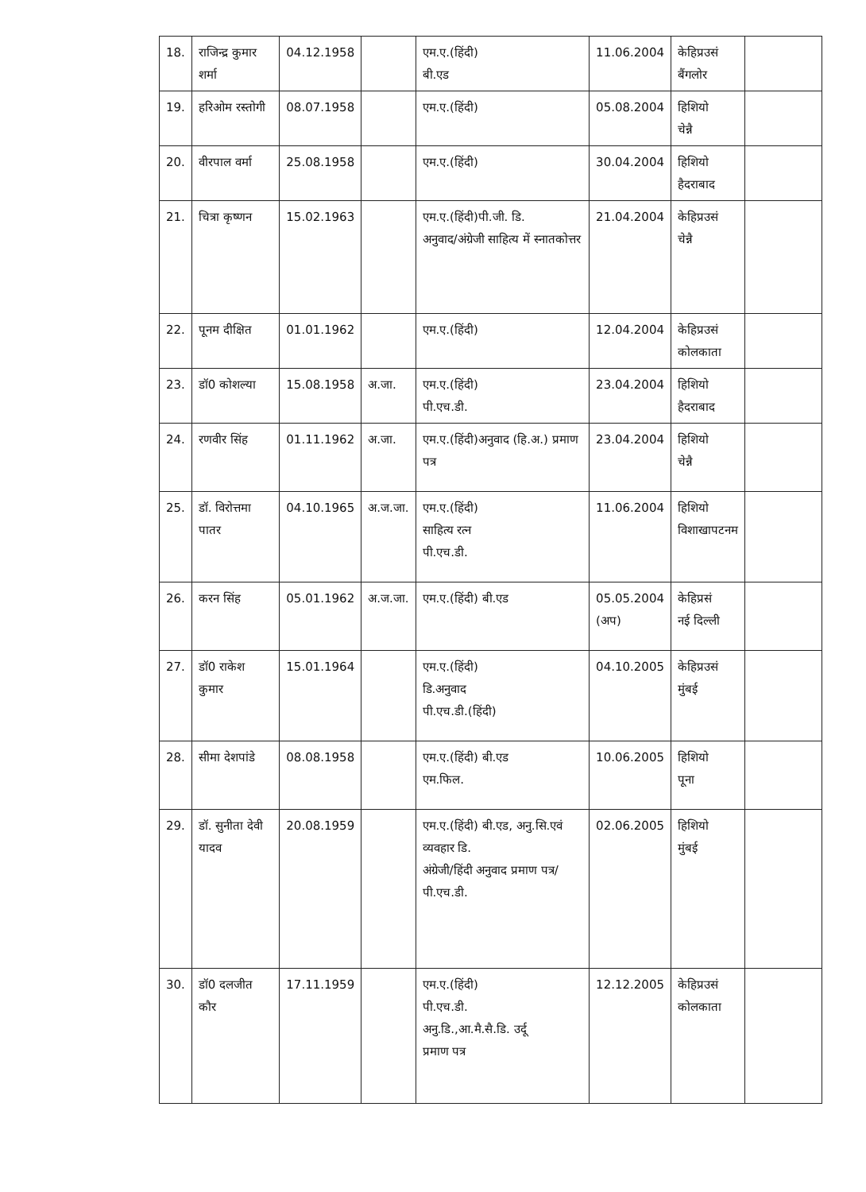| 18. | राजिन्द्र कुमार शर्मा | 04.12.1958 | | एम.ए.(हिंदी) बी.एड | 11.06.2004 | केहिप्रउसं बैंगलोर | |
| 19. | हरिओम रस्तोगी | 08.07.1958 | | एम.ए.(हिंदी) | 05.08.2004 | हिशियो चेन्नै | |
| 20. | वीरपाल वर्मा | 25.08.1958 | | एम.ए.(हिंदी) | 30.04.2004 | हिशियो हैदराबाद | |
| 21. | चित्रा कृष्णन | 15.02.1963 | | एम.ए.(हिंदी)पी.जी. डि. अनुवाद/अंग्रेजी साहित्य में स्नातकोत्तर | 21.04.2004 | केहिप्रउसं चेन्नै | |
| 22. | पूनम दीक्षित | 01.01.1962 | | एम.ए.(हिंदी) | 12.04.2004 | केहिप्रउसं कोलकाता | |
| 23. | डॉ0 कोशल्या | 15.08.1958 | अ.जा. | एम.ए.(हिंदी) पी.एच.डी. | 23.04.2004 | हिशियो हैदराबाद | |
| 24. | रणवीर सिंह | 01.11.1962 | अ.जा. | एम.ए.(हिंदी)अनुवाद (हि.अ.) प्रमाण पत्र | 23.04.2004 | हिशियो चेन्नै | |
| 25. | डॉ. विरोत्तमा पातर | 04.10.1965 | अ.ज.जा. | एम.ए.(हिंदी) साहित्य रत्न पी.एच.डी. | 11.06.2004 | हिशियो विशाखापटनम | |
| 26. | करन सिंह | 05.01.1962 | अ.ज.जा. | एम.ए.(हिंदी) बी.एड | 05.05.2004 (अप) | केहिप्रसं नई दिल्ली | |
| 27. | डॉ0 राकेश कुमार | 15.01.1964 | | एम.ए.(हिंदी) डि.अनुवाद पी.एच.डी.(हिंदी) | 04.10.2005 | केहिप्रउसं मुंबई | |
| 28. | सीमा देशपांडे | 08.08.1958 | | एम.ए.(हिंदी) बी.एड एम.फिल. | 10.06.2005 | हिशियो पूना | |
| 29. | डॉ. सुनीता देवी यादव | 20.08.1959 | | एम.ए.(हिंदी) बी.एड, अनु.सि.एवं व्यवहार डि. अंग्रेजी/हिंदी अनुवाद प्रमाण पत्र/पी.एच.डी. | 02.06.2005 | हिशियो मुंबई | |
| 30. | डॉ0 दलजीत कौर | 17.11.1959 | | एम.ए.(हिंदी) पी.एच.डी. अनु.डि.,आ.मै.सै.डि. उर्दू प्रमाण पत्र | 12.12.2005 | केहिप्रउसं कोलकाता | |